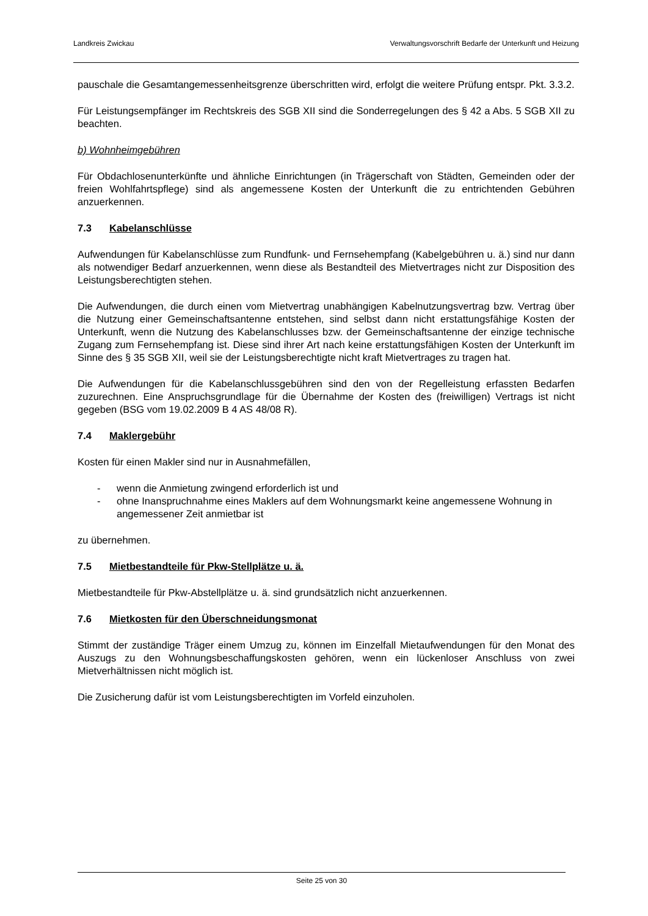Landkreis Zwickau Verwaltungsvorschrift Bedarfe der Unterkunft und Heizung
pauschale die Gesamtangemessenheitsgrenze überschritten wird, erfolgt die weitere Prüfung entspr. Pkt. 3.3.2.
Für Leistungsempfänger im Rechtskreis des SGB XII sind die Sonderregelungen des § 42 a Abs. 5 SGB XII zu beachten.
b) Wohnheimgebühren
Für Obdachlosenunterkünfte und ähnliche Einrichtungen (in Trägerschaft von Städten, Gemeinden oder der freien Wohlfahrtspflege) sind als angemessene Kosten der Unterkunft die zu entrichtenden Gebühren anzuerkennen.
7.3 Kabelanschlüsse
Aufwendungen für Kabelanschlüsse zum Rundfunk- und Fernsehempfang (Kabelgebühren u. ä.) sind nur dann als notwendiger Bedarf anzuerkennen, wenn diese als Bestandteil des Mietvertrages nicht zur Disposition des Leistungsberechtigten stehen.
Die Aufwendungen, die durch einen vom Mietvertrag unabhängigen Kabelnutzungsvertrag bzw. Vertrag über die Nutzung einer Gemeinschaftsantenne entstehen, sind selbst dann nicht erstattungsfähige Kosten der Unterkunft, wenn die Nutzung des Kabelanschlusses bzw. der Gemeinschaftsantenne der einzige technische Zugang zum Fernsehempfang ist. Diese sind ihrer Art nach keine erstattungsfähigen Kosten der Unterkunft im Sinne des § 35 SGB XII, weil sie der Leistungsberechtigte nicht kraft Mietvertrages zu tragen hat.
Die Aufwendungen für die Kabelanschlussgebühren sind den von der Regelleistung erfassten Bedarfen zuzurechnen. Eine Anspruchsgrundlage für die Übernahme der Kosten des (freiwilligen) Vertrags ist nicht gegeben (BSG vom 19.02.2009 B 4 AS 48/08 R).
7.4 Maklergebühr
Kosten für einen Makler sind nur in Ausnahmefällen,
- wenn die Anmietung zwingend erforderlich ist und
- ohne Inanspruchnahme eines Maklers auf dem Wohnungsmarkt keine angemessene Wohnung in angemessener Zeit anmietbar ist
zu übernehmen.
7.5 Mietbestandteile für Pkw-Stellplätze u. ä.
Mietbestandteile für Pkw-Abstellplätze u. ä. sind grundsätzlich nicht anzuerkennen.
7.6 Mietkosten für den Überschneidungsmonat
Stimmt der zuständige Träger einem Umzug zu, können im Einzelfall Mietaufwendungen für den Monat des Auszugs zu den Wohnungsbeschaffungskosten gehören, wenn ein lückenloser Anschluss von zwei Mietverhältnissen nicht möglich ist.
Die Zusicherung dafür ist vom Leistungsberechtigten im Vorfeld einzuholen.
Seite 25 von 30